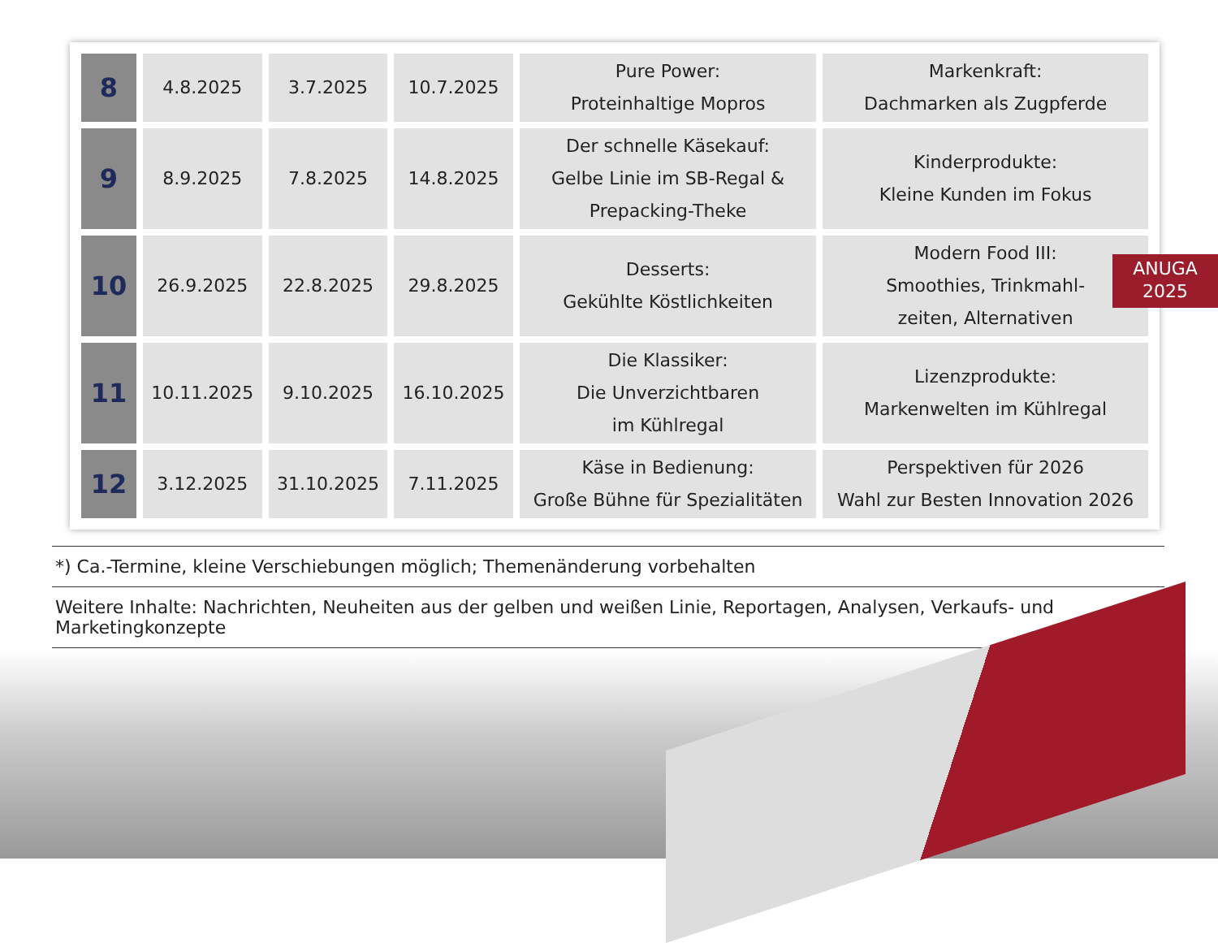| 8 | 4.8.2025 | 3.7.2025 | 10.7.2025 | Pure Power: Proteinhaltige Mopros | Markenkraft: Dachmarken als Zugpferde |
| 9 | 8.9.2025 | 7.8.2025 | 14.8.2025 | Der schnelle Käsekauf: Gelbe Linie im SB-Regal & Prepacking-Theke | Kinderprodukte: Kleine Kunden im Fokus |
| 10 | 26.9.2025 | 22.8.2025 | 29.8.2025 | Desserts: Gekühlte Köstlichkeiten | Modern Food III: Smoothies, Trinkmahl- zeiten, Alternativen |
| 11 | 10.11.2025 | 9.10.2025 | 16.10.2025 | Die Klassiker: Die Unverzichtbaren im Kühlregal | Lizenzprodukte: Markenwelten im Kühlregal |
| 12 | 3.12.2025 | 31.10.2025 | 7.11.2025 | Käse in Bedienung: Große Bühne für Spezialitäten | Perspektiven für 2026 Wahl zur Besten Innovation 2026 |
ANUGA
2025
*) Ca.-Termine, kleine Verschiebungen möglich; Themenänderung vorbehalten
Weitere Inhalte: Nachrichten, Neuheiten aus der gelben und weißen Linie, Reportagen, Analysen, Verkaufs- und Marketingkonzepte